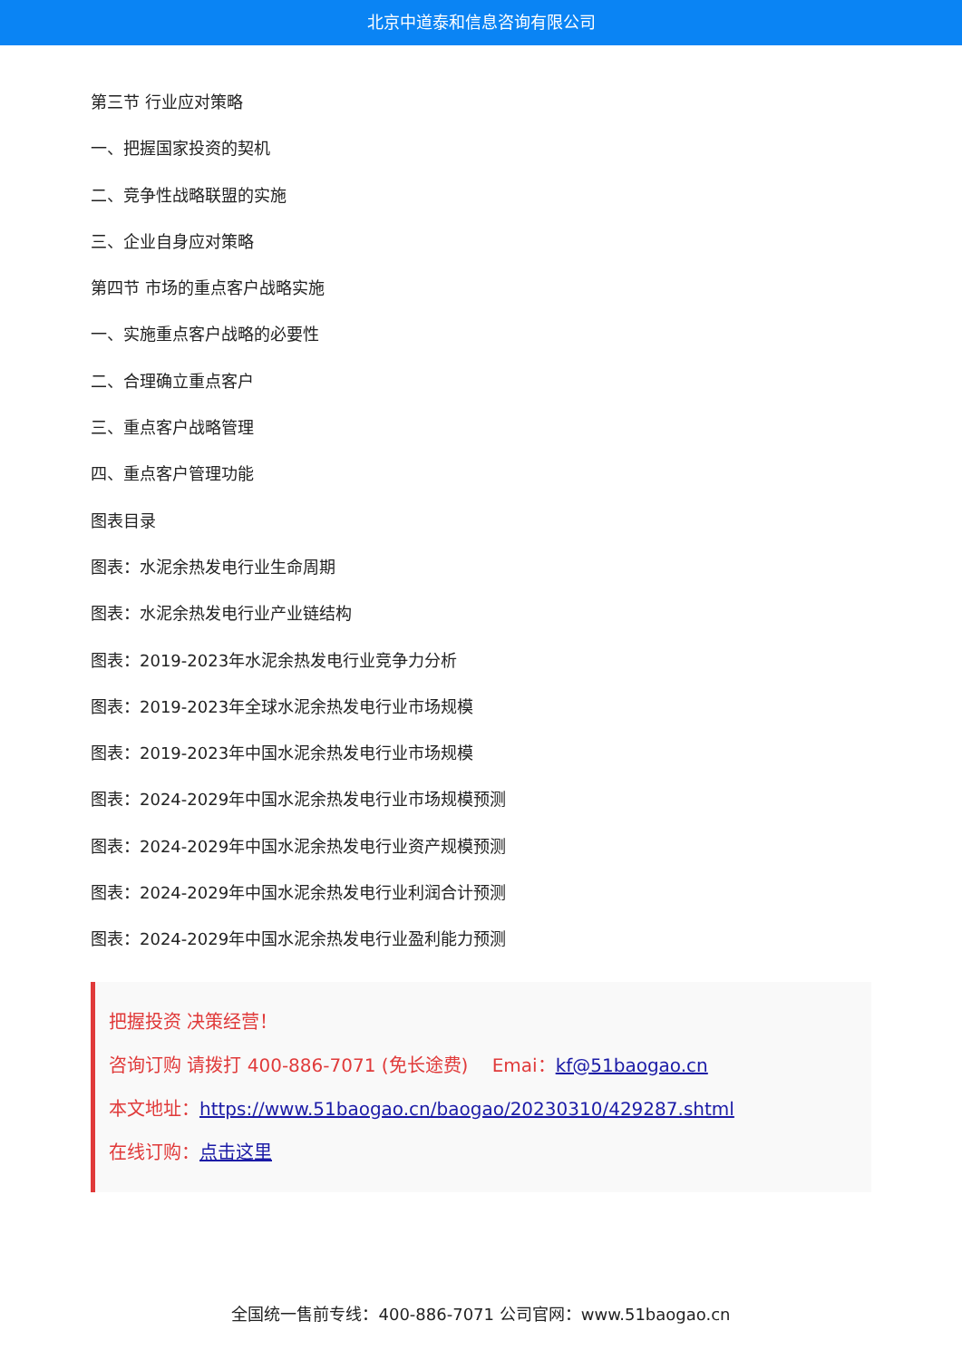北京中道泰和信息咨询有限公司
第三节 行业应对策略
一、把握国家投资的契机
二、竞争性战略联盟的实施
三、企业自身应对策略
第四节 市场的重点客户战略实施
一、实施重点客户战略的必要性
二、合理确立重点客户
三、重点客户战略管理
四、重点客户管理功能
图表目录
图表：水泥余热发电行业生命周期
图表：水泥余热发电行业产业链结构
图表：2019-2023年水泥余热发电行业竞争力分析
图表：2019-2023年全球水泥余热发电行业市场规模
图表：2019-2023年中国水泥余热发电行业市场规模
图表：2024-2029年中国水泥余热发电行业市场规模预测
图表：2024-2029年中国水泥余热发电行业资产规模预测
图表：2024-2029年中国水泥余热发电行业利润合计预测
图表：2024-2029年中国水泥余热发电行业盈利能力预测
把握投资 决策经营！
咨询订购 请拨打 400-886-7071 (免长途费)　 Emai：kf@51baogao.cn
本文地址：https://www.51baogao.cn/baogao/20230310/429287.shtml
在线订购：点击这里
全国统一售前专线：400-886-7071 公司官网：www.51baogao.cn